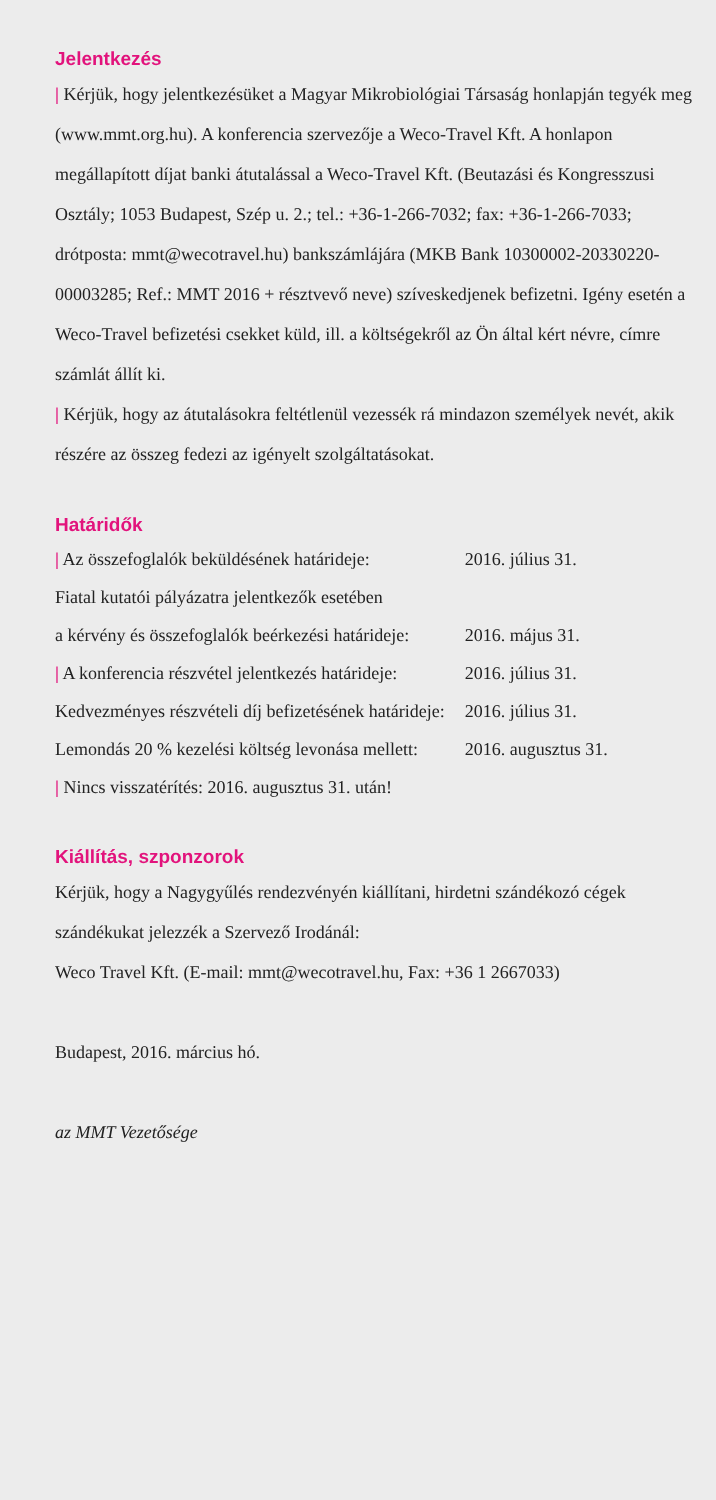Jelentkezés
| Kérjük, hogy jelentkezésüket a Magyar Mikrobiológiai Társaság honlapján tegyék meg (www.mmt.org.hu). A konferencia szervezője a Weco-Travel Kft. A honlapon megállapított díjat banki átutalással a Weco-Travel Kft. (Beutazási és Kongresszusi Osztály; 1053 Budapest, Szép u. 2.; tel.: +36-1-266-7032; fax: +36-1-266-7033; drótposta: mmt@wecotravel.hu) bankszámlájára (MKB Bank 10300002-20330220-00003285; Ref.: MMT 2016 + résztvevő neve) szíveskedjenek befizetni. Igény esetén a Weco-Travel befizetési csekket küld, ill. a költségekről az Ön által kért névre, címre számlát állít ki.
| Kérjük, hogy az átutalásokra feltétlenül vezessék rá mindazon személyek nevét, akik részére az összeg fedezi az igényelt szolgáltatásokat.
Határidők
| / Az összefoglalók beküldésének határideje: | 2016. július 31. |
| Fiatal kutatói pályázatra jelentkezők esetében a kérvény és összefoglalók beérkezési határideje: | 2016. május 31. |
| / A konferencia részvétel jelentkezés határideje: | 2016. július 31. |
| Kedvezményes részvételi díj befizetésének határideje: | 2016. július 31. |
| Lemondás 20 % kezelési költség levonása mellett: | 2016. augusztus 31. |
| / Nincs visszatérítés: 2016. augusztus 31. után! | |
Kiállítás, szponzorok
Kérjük, hogy a Nagygyűlés rendezvényén kiállítani, hirdetni szándékozó cégek szándékukat jelezzék a Szervező Irodánál:
Weco Travel Kft. (E-mail: mmt@wecotravel.hu, Fax: +36 1 2667033)
Budapest, 2016. március hó.
az MMT Vezetősége